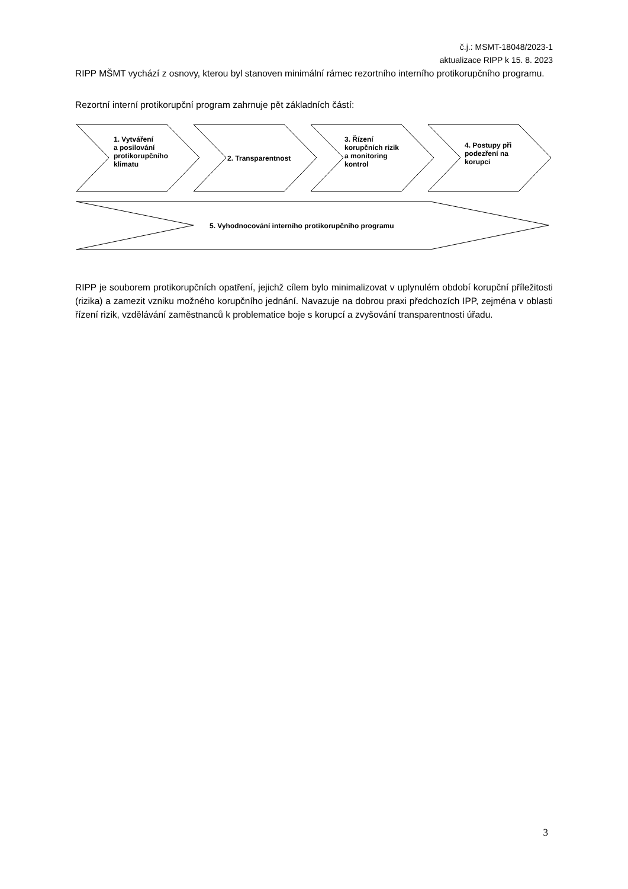č.j.: MSMT-18048/2023-1
aktualizace RIPP k 15. 8. 2023
RIPP MŠMT vychází z osnovy, kterou byl stanoven minimální rámec rezortního interního protikorupčního programu.
Rezortní interní protikorupční program zahrnuje pět základních částí:
1. Vytváření
a posilování
protikorupčního
klimatu
2. Transparentnost
3. Řízení
korupčních rizik
a monitoring
kontrol
4. Postupy při
podezření na
korupci
5. Vyhodnocování interního protikorupčního programu
RIPP je souborem protikorupčních opatření, jejichž cílem bylo minimalizovat v uplynulém období korupční příležitosti (rizika) a zamezit vzniku možného korupčního jednání. Navazuje na dobrou praxi předchozích IPP, zejména v oblasti řízení rizik, vzdělávání zaměstnanců k problematice boje s korupcí a zvyšování transparentnosti úřadu.
3